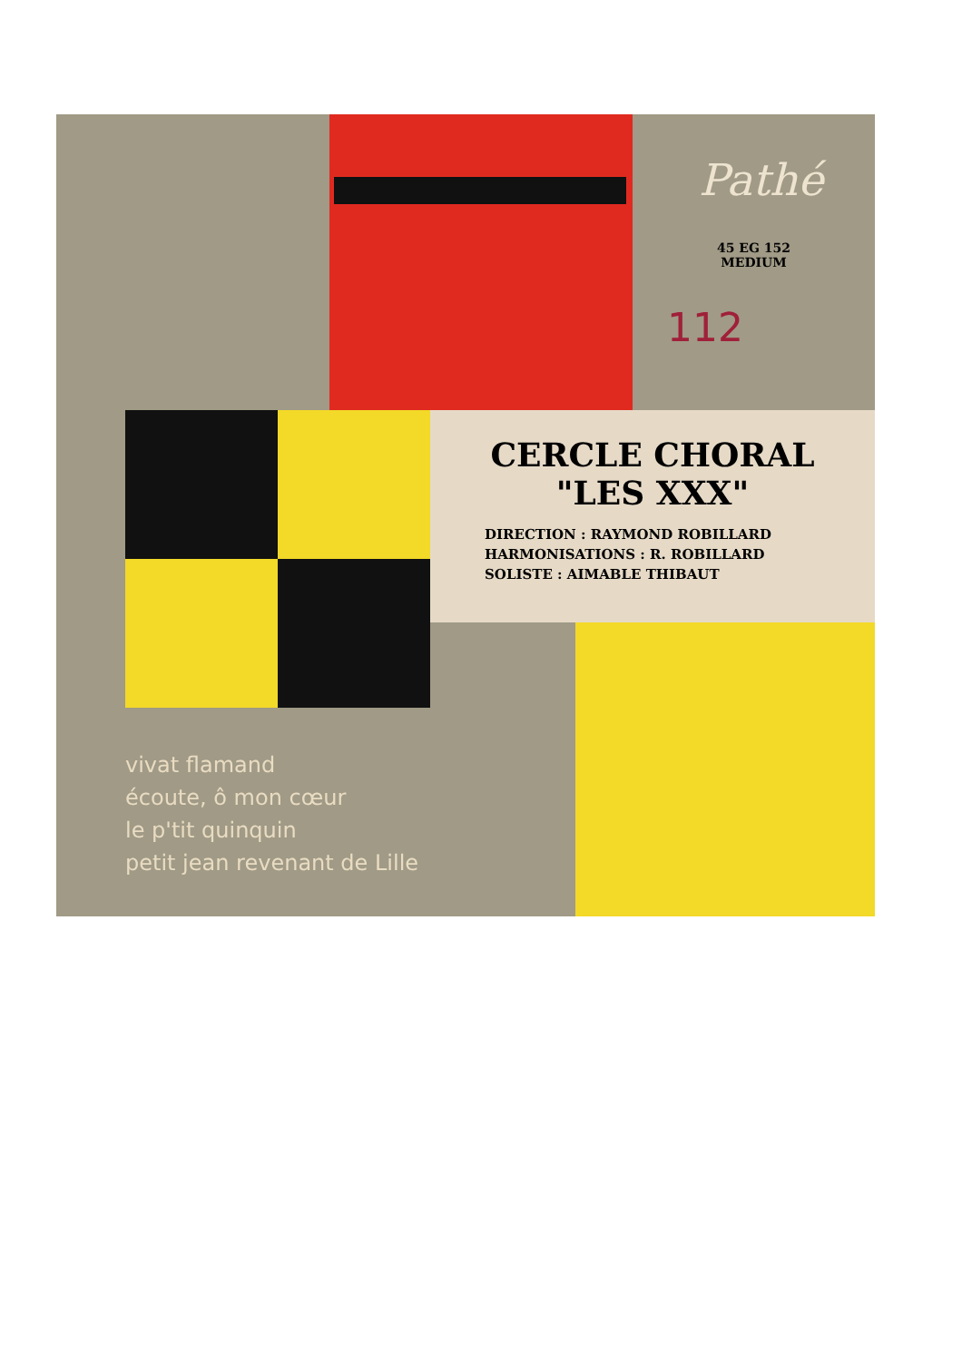Pathé
45 EG 152
MEDIUM
112
CERCLE CHORAL
"LES XXX"
DIRECTION : RAYMOND ROBILLARD
HARMONISATIONS : R. ROBILLARD
SOLISTE : AIMABLE THIBAUT
vivat flamand
écoute, ô mon cœur
le p'tit quinquin
petit jean revenant de Lille